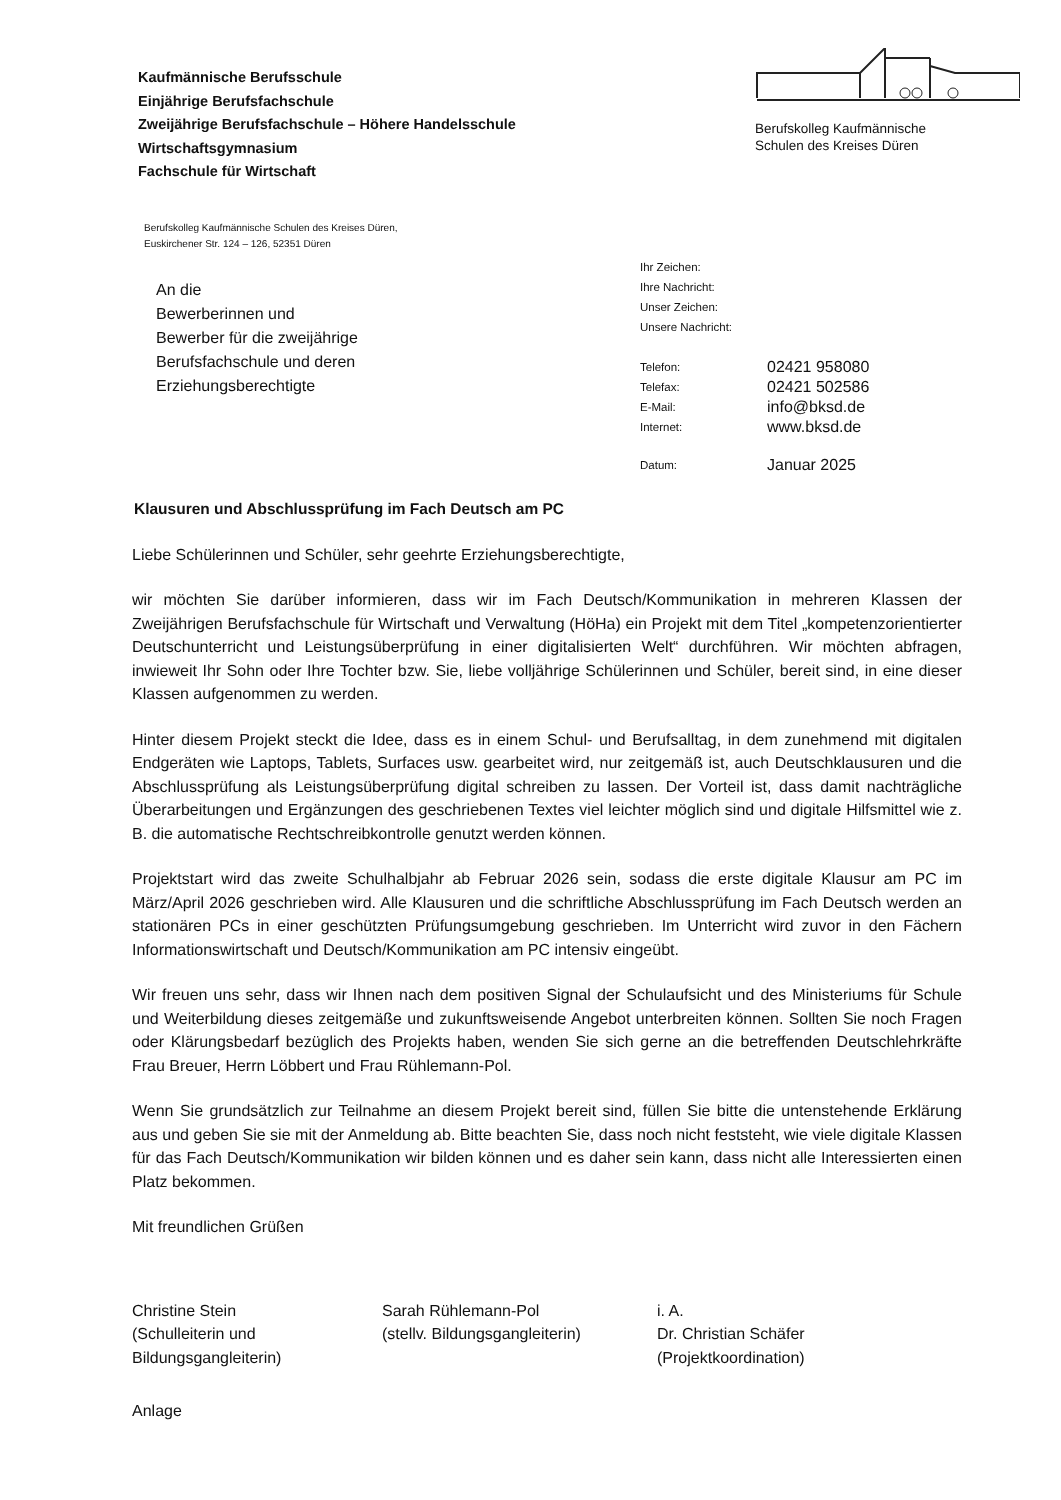Kaufmännische Berufsschule
Einjährige Berufsfachschule
Zweijährige Berufsfachschule – Höhere Handelsschule
Wirtschaftsgymnasium
Fachschule für Wirtschaft
Berufskolleg Kaufmännische
Schulen des Kreises Düren
Berufskolleg Kaufmännische Schulen des Kreises Düren,
Euskirchener Str. 124 – 126, 52351 Düren
An die
Bewerberinnen und
Bewerber für die zweijährige
Berufsfachschule und deren
Erziehungsberechtigte
Ihr Zeichen:
Ihre Nachricht:
Unser Zeichen:
Unsere Nachricht:
| Telefon: | 02421 958080 |
| Telefax: | 02421 502586 |
| E-Mail: | info@bksd.de |
| Internet: | www.bksd.de |
| Datum: | Januar 2025 |
Klausuren und Abschlussprüfung im Fach Deutsch am PC
Liebe Schülerinnen und Schüler, sehr geehrte Erziehungsberechtigte,
wir möchten Sie darüber informieren, dass wir im Fach Deutsch/Kommunikation in mehreren Klassen der Zweijährigen Berufsfachschule für Wirtschaft und Verwaltung (HöHa) ein Projekt mit dem Titel „kompetenzorientierter Deutschunterricht und Leistungsüberprüfung in einer digitalisierten Welt“ durchführen. Wir möchten abfragen, inwieweit Ihr Sohn oder Ihre Tochter bzw. Sie, liebe volljährige Schülerinnen und Schüler, bereit sind, in eine dieser Klassen aufgenommen zu werden.
Hinter diesem Projekt steckt die Idee, dass es in einem Schul- und Berufsalltag, in dem zunehmend mit digitalen Endgeräten wie Laptops, Tablets, Surfaces usw. gearbeitet wird, nur zeitgemäß ist, auch Deutschklausuren und die Abschlussprüfung als Leistungsüberprüfung digital schreiben zu lassen. Der Vorteil ist, dass damit nachträgliche Überarbeitungen und Ergänzungen des geschriebenen Textes viel leichter möglich sind und digitale Hilfsmittel wie z. B. die automatische Rechtschreibkontrolle genutzt werden können.
Projektstart wird das zweite Schulhalbjahr ab Februar 2026 sein, sodass die erste digitale Klausur am PC im März/April 2026 geschrieben wird. Alle Klausuren und die schriftliche Abschlussprüfung im Fach Deutsch werden an stationären PCs in einer geschützten Prüfungsumgebung geschrieben. Im Unterricht wird zuvor in den Fächern Informationswirtschaft und Deutsch/Kommunikation am PC intensiv eingeübt.
Wir freuen uns sehr, dass wir Ihnen nach dem positiven Signal der Schulaufsicht und des Ministeriums für Schule und Weiterbildung dieses zeitgemäße und zukunftsweisende Angebot unterbreiten können. Sollten Sie noch Fragen oder Klärungsbedarf bezüglich des Projekts haben, wenden Sie sich gerne an die betreffenden Deutschlehrkräfte Frau Breuer, Herrn Löbbert und Frau Rühlemann-Pol.
Wenn Sie grundsätzlich zur Teilnahme an diesem Projekt bereit sind, füllen Sie bitte die untenstehende Erklärung aus und geben Sie sie mit der Anmeldung ab. Bitte beachten Sie, dass noch nicht feststeht, wie viele digitale Klassen für das Fach Deutsch/Kommunikation wir bilden können und es daher sein kann, dass nicht alle Interessierten einen Platz bekommen.
Mit freundlichen Grüßen
Christine Stein
(Schulleiterin und
Bildungsgangleiterin)
Sarah Rühlemann-Pol
(stellv. Bildungsgangleiterin)
i. A.
Dr. Christian Schäfer
(Projektkoordination)
Anlage